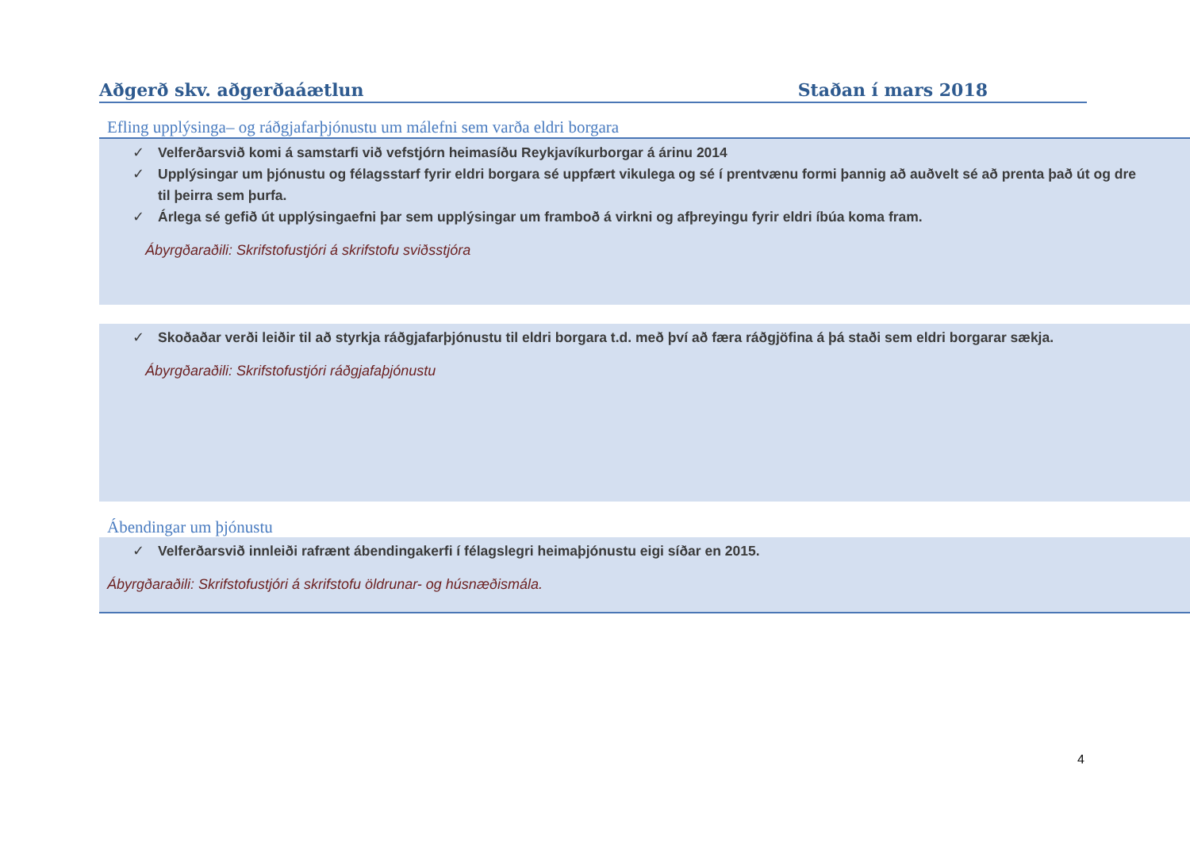Aðgerð skv. aðgerðaáætlun Staðan í mars 2018
Efling upplýsinga– og ráðgjafarþjónustu um málefni sem varða eldri borgara
✓ Velferðarsvið komi á samstarfi við vefstjórn heimasíðu Reykjavíkurborgar á árinu 2014
✓ Upplýsingar um þjónustu og félagsstarf fyrir eldri borgara sé uppfært vikulega og sé í prentvænu formi þannig að auðvelt sé að prenta það út og dre
til þeirra sem þurfa.
✓ Árlega sé gefið út upplýsingaefni þar sem upplýsingar um framboð á virkni og afþreyingu fyrir eldri íbúa koma fram.
Ábyrgðaraðili: Skrifstofustjóri á skrifstofu sviðsstjóra
✓ Skoðaðar verði leiðir til að styrkja ráðgjafarþjónustu til eldri borgara t.d. með því að færa ráðgjöfina á þá staði sem eldri borgarar sækja.
Ábyrgðaraðili: Skrifstofustjóri ráðgjafaþjónustu
Ábendingar um þjónustu
✓ Velferðarsvið innleiði rafrænt ábendingakerfi í félagslegri heimaþjónustu eigi síðar en 2015.
Ábyrgðaraðili: Skrifstofustjóri á skrifstofu öldrunar- og húsnæðismála.
4